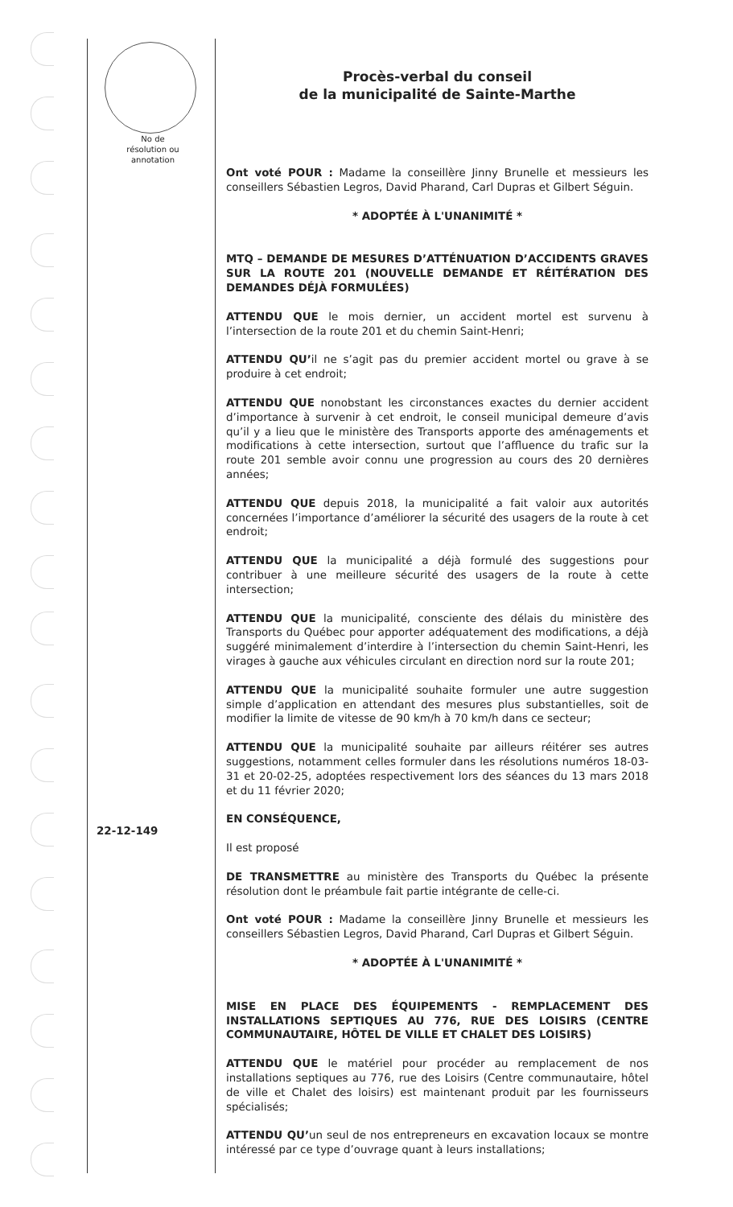No de résolution ou annotation
22-12-149
Procès-verbal du conseil
de la municipalité de Sainte-Marthe
Ont voté POUR : Madame la conseillère Jinny Brunelle et messieurs les conseillers Sébastien Legros, David Pharand, Carl Dupras et Gilbert Séguin.
* ADOPTÉE À L'UNANIMITÉ *
MTQ – DEMANDE DE MESURES D’ATTÉNUATION D’ACCIDENTS GRAVES SUR LA ROUTE 201 (NOUVELLE DEMANDE ET RÉITÉRATION DES DEMANDES DÉJÀ FORMULÉES)
ATTENDU QUE le mois dernier, un accident mortel est survenu à l’intersection de la route 201 et du chemin Saint-Henri;
ATTENDU QU’il ne s’agit pas du premier accident mortel ou grave à se produire à cet endroit;
ATTENDU QUE nonobstant les circonstances exactes du dernier accident d’importance à survenir à cet endroit, le conseil municipal demeure d’avis qu’il y a lieu que le ministère des Transports apporte des aménagements et modifications à cette intersection, surtout que l’affluence du trafic sur la route 201 semble avoir connu une progression au cours des 20 dernières années;
ATTENDU QUE depuis 2018, la municipalité a fait valoir aux autorités concernées l’importance d’améliorer la sécurité des usagers de la route à cet endroit;
ATTENDU QUE la municipalité a déjà formulé des suggestions pour contribuer à une meilleure sécurité des usagers de la route à cette intersection;
ATTENDU QUE la municipalité, consciente des délais du ministère des Transports du Québec pour apporter adéquatement des modifications, a déjà suggéré minimalement d’interdire à l’intersection du chemin Saint-Henri, les virages à gauche aux véhicules circulant en direction nord sur la route 201;
ATTENDU QUE la municipalité souhaite formuler une autre suggestion simple d’application en attendant des mesures plus substantielles, soit de modifier la limite de vitesse de 90 km/h à 70 km/h dans ce secteur;
ATTENDU QUE la municipalité souhaite par ailleurs réitérer ses autres suggestions, notamment celles formuler dans les résolutions numéros 18-03-31 et 20-02-25, adoptées respectivement lors des séances du 13 mars 2018 et du 11 février 2020;
EN CONSÉQUENCE,
Il est proposé
DE TRANSMETTRE au ministère des Transports du Québec la présente résolution dont le préambule fait partie intégrante de celle-ci.
Ont voté POUR : Madame la conseillère Jinny Brunelle et messieurs les conseillers Sébastien Legros, David Pharand, Carl Dupras et Gilbert Séguin.
* ADOPTÉE À L'UNANIMITÉ *
MISE EN PLACE DES ÉQUIPEMENTS - REMPLACEMENT DES INSTALLATIONS SEPTIQUES AU 776, RUE DES LOISIRS (CENTRE COMMUNAUTAIRE, HÔTEL DE VILLE ET CHALET DES LOISIRS)
ATTENDU QUE le matériel pour procéder au remplacement de nos installations septiques au 776, rue des Loisirs (Centre communautaire, hôtel de ville et Chalet des loisirs) est maintenant produit par les fournisseurs spécialisés;
ATTENDU QU’un seul de nos entrepreneurs en excavation locaux se montre intéressé par ce type d’ouvrage quant à leurs installations;